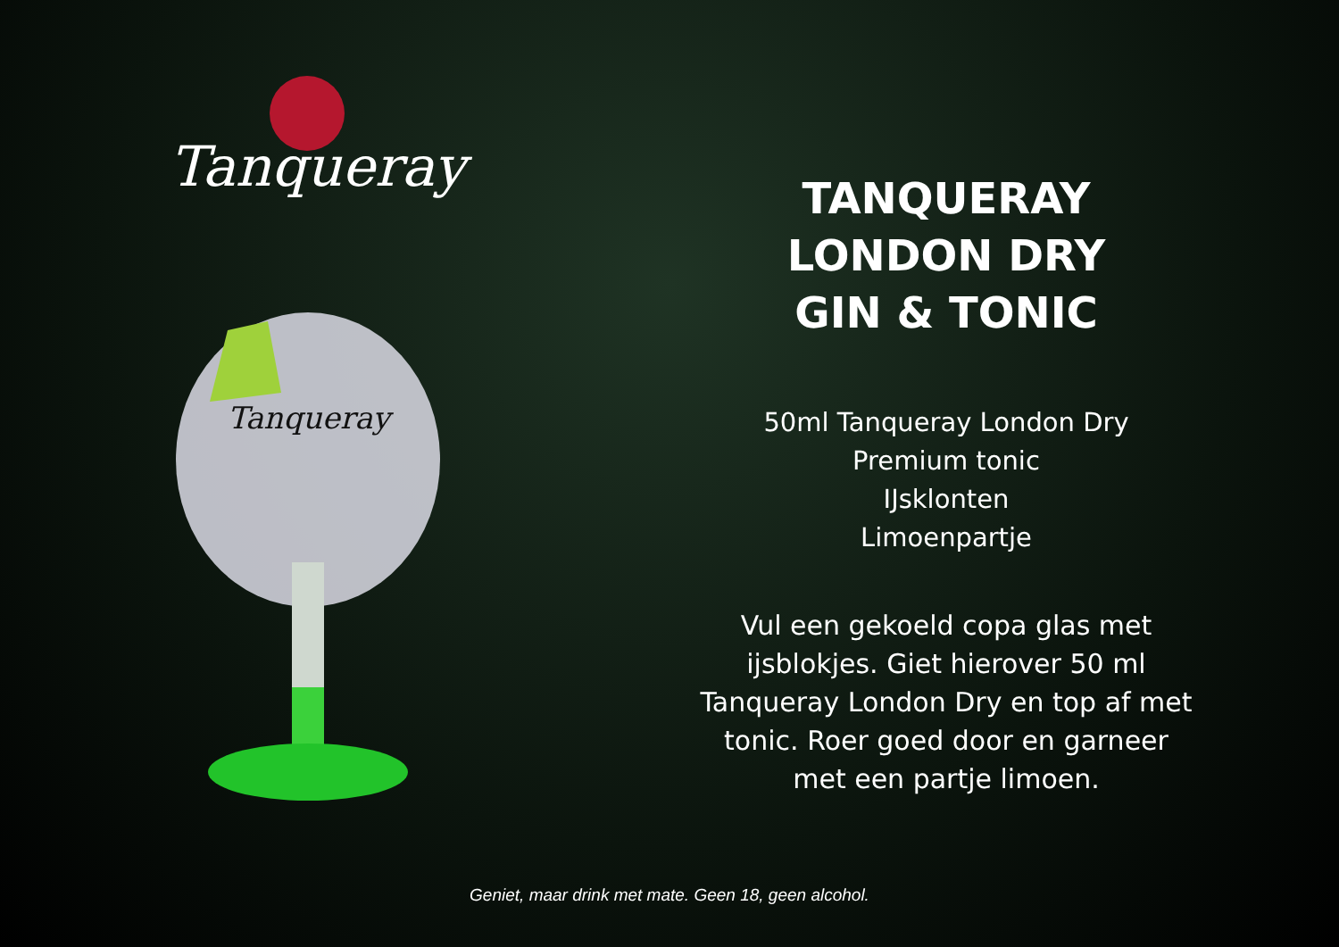Tanqueray
Tanqueray
TANQUERAY
LONDON DRY
GIN & TONIC
50ml Tanqueray London Dry
Premium tonic
IJsklonten
Limoenpartje
Vul een gekoeld copa glas met
ijsblokjes. Giet hierover 50 ml
Tanqueray London Dry en top af met
tonic. Roer goed door en garneer
met een partje limoen.
Geniet, maar drink met mate. Geen 18, geen alcohol.